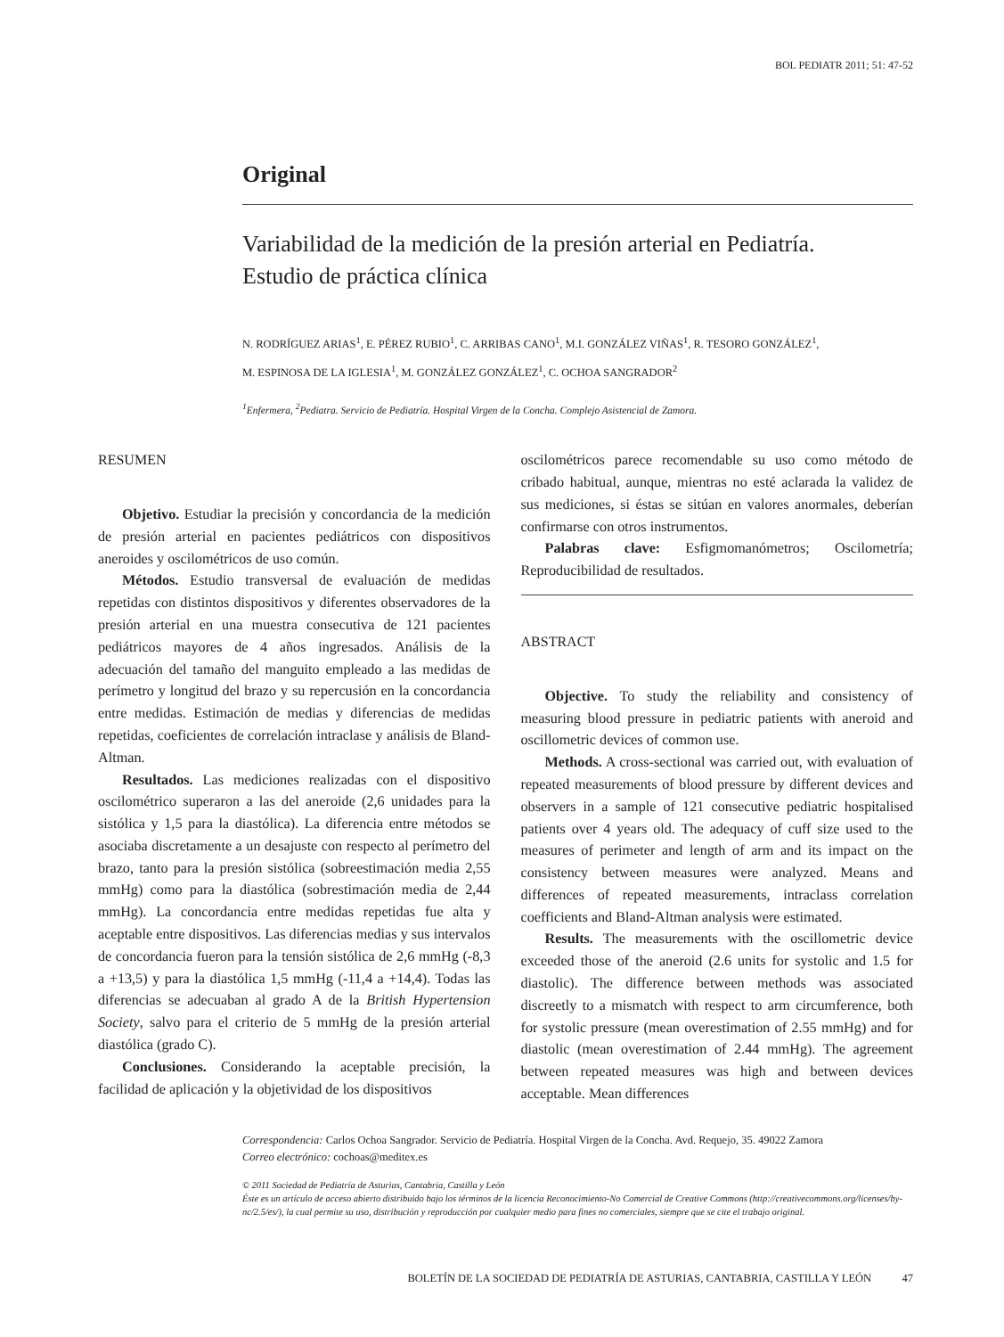BOL PEDIATR 2011; 51: 47-52
Original
Variabilidad de la medición de la presión arterial en Pediatría.
Estudio de práctica clínica
N. RODRÍGUEZ ARIAS<sup>1</sup>, E. PÉREZ RUBIO<sup>1</sup>, C. ARRIBAS CANO<sup>1</sup>, M.I. GONZÁLEZ VIÑAS<sup>1</sup>, R. TESORO GONZÁLEZ<sup>1</sup>,
M. ESPINOSA DE LA IGLESIA<sup>1</sup>, M. GONZÁLEZ GONZÁLEZ<sup>1</sup>, C. OCHOA SANGRADOR<sup>2</sup>
<sup>1</sup> Enfermera, <sup>2</sup>Pediatra. Servicio de Pediatría. Hospital Virgen de la Concha. Complejo Asistencial de Zamora.
RESUMEN
Objetivo. Estudiar la precisión y concordancia de la medición de presión arterial en pacientes pediátricos con dispositivos aneroides y oscilométricos de uso común.
Métodos. Estudio transversal de evaluación de medidas repetidas con distintos dispositivos y diferentes observadores de la presión arterial en una muestra consecutiva de 121 pacientes pediátricos mayores de 4 años ingresados. Análisis de la adecuación del tamaño del manguito empleado a las medidas de perímetro y longitud del brazo y su repercusión en la concordancia entre medidas. Estimación de medias y diferencias de medidas repetidas, coeficientes de correlación intraclase y análisis de Bland-Altman.
Resultados. Las mediciones realizadas con el dispositivo oscilométrico superaron a las del aneroide (2,6 unidades para la sistólica y 1,5 para la diastólica). La diferencia entre métodos se asociaba discretamente a un desajuste con respecto al perímetro del brazo, tanto para la presión sistólica (sobreestimación media 2,55 mmHg) como para la diastólica (sobrestimación media de 2,44 mmHg). La concordancia entre medidas repetidas fue alta y aceptable entre dispositivos. Las diferencias medias y sus intervalos de concordancia fueron para la tensión sistólica de 2,6 mmHg (-8,3 a +13,5) y para la diastólica 1,5 mmHg (-11,4 a +14,4). Todas las diferencias se adecuaban al grado A de la British Hypertension Society, salvo para el criterio de 5 mmHg de la presión arterial diastólica (grado C).
Conclusiones. Considerando la aceptable precisión, la facilidad de aplicación y la objetividad de los dispositivos
oscilométricos parece recomendable su uso como método de cribado habitual, aunque, mientras no esté aclarada la validez de sus mediciones, si éstas se sitúan en valores anormales, deberían confirmarse con otros instrumentos.
Palabras clave: Esfigmomanómetros; Oscilometría; Reproducibilidad de resultados.
ABSTRACT
Objective. To study the reliability and consistency of measuring blood pressure in pediatric patients with aneroid and oscillometric devices of common use.
Methods. A cross-sectional was carried out, with evaluation of repeated measurements of blood pressure by different devices and observers in a sample of 121 consecutive pediatric hospitalised patients over 4 years old. The adequacy of cuff size used to the measures of perimeter and length of arm and its impact on the consistency between measures were analyzed. Means and differences of repeated measurements, intraclass correlation coefficients and Bland-Altman analysis were estimated.
Results. The measurements with the oscillometric device exceeded those of the aneroid (2.6 units for systolic and 1.5 for diastolic). The difference between methods was associated discreetly to a mismatch with respect to arm circumference, both for systolic pressure (mean overestimation of 2.55 mmHg) and for diastolic (mean overestimation of 2.44 mmHg). The agreement between repeated measures was high and between devices acceptable. Mean differences
Correspondencia: Carlos Ochoa Sangrador. Servicio de Pediatría. Hospital Virgen de la Concha. Avd. Requejo, 35. 49022 Zamora
Correo electrónico: cochoas@meditex.es
© 2011 Sociedad de Pediatría de Asturias, Cantabria, Castilla y León
Éste es un artículo de acceso abierto distribuido bajo los términos de la licencia Reconocimiento-No Comercial de Creative Commons (http://creativecommons.org/licenses/by-nc/2.5/es/), la cual permite su uso, distribución y reproducción por cualquier medio para fines no comerciales, siempre que se cite el trabajo original.
BOLETÍN DE LA SOCIEDAD DE PEDIATRÍA DE ASTURIAS, CANTABRIA, CASTILLA Y LEÓN 47